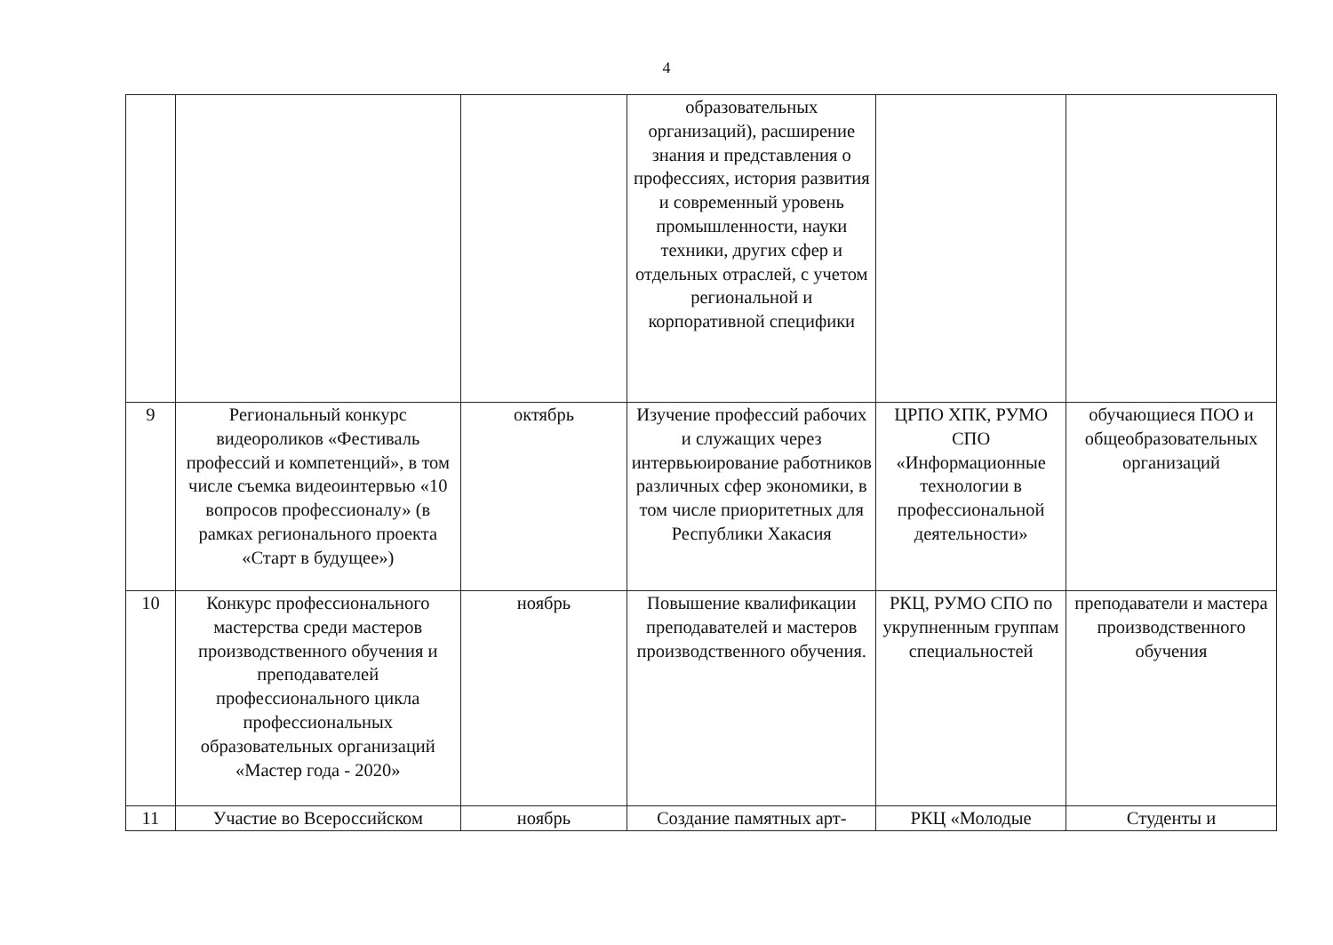4
| | | | образовательных организаций), расширение знания и представления о профессиях, история развития и современный уровень промышленности, науки техники, других сфер и отдельных отраслей, с учетом региональной и корпоративной специфики | | |
| 9 | Региональный конкурс видеороликов «Фестиваль профессий и компетенций», в том числе съемка видеоинтервью «10 вопросов профессионалу» (в рамках регионального проекта «Старт в будущее») | октябрь | Изучение профессий рабочих и служащих через интервьюирование работников различных сфер экономики, в том числе приоритетных для Республики Хакасия | ЦРПО ХПК, РУМО СПО «Информационные технологии в профессиональной деятельности» | обучающиеся ПОО и общеобразовательных организаций |
| 10 | Конкурс профессионального мастерства среди мастеров производственного обучения и преподавателей профессионального цикла профессиональных образовательных организаций «Мастер года - 2020» | ноябрь | Повышение квалификации преподавателей и мастеров производственного обучения. | РКЦ, РУМО СПО по укрупненным группам специальностей | преподаватели и мастера производственного обучения |
| 11 | Участие во Всероссийском | ноябрь | Создание памятных арт- | РКЦ «Молодые | Студенты и |